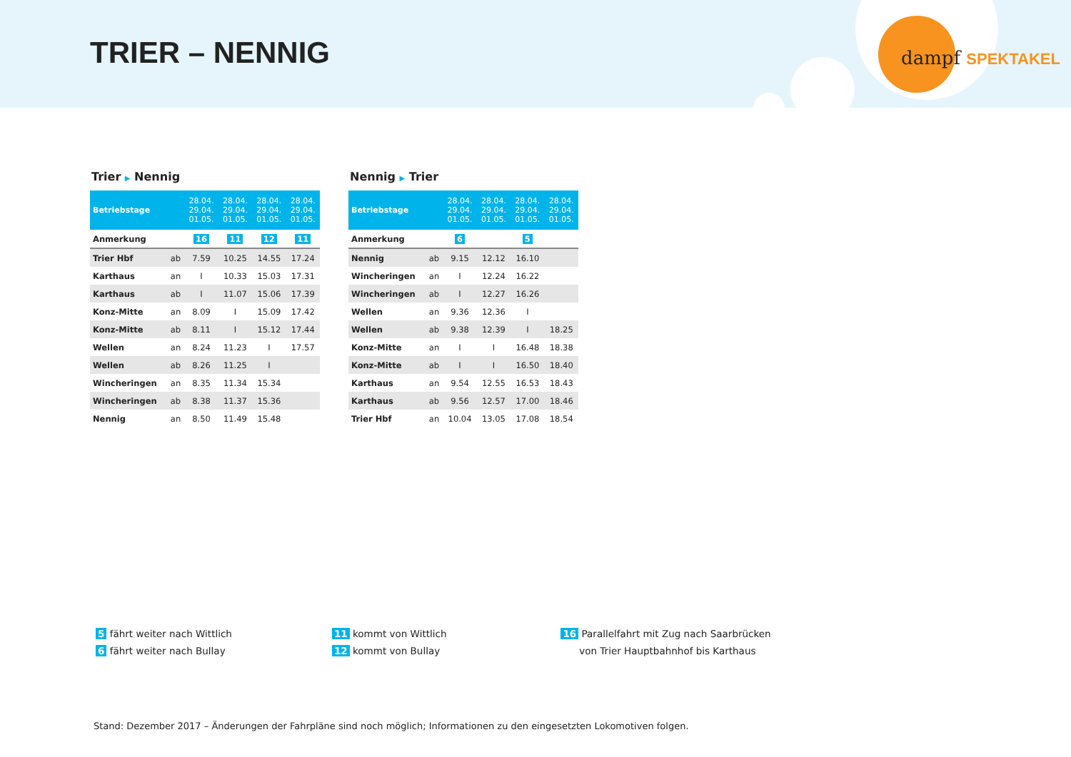TRIER – NENNIG dampf SPEKTAKEL
Trier ▶ Nennig
| Betriebstage | | 28.04. 29.04. 01.05. | 28.04. 29.04. 01.05. | 28.04. 29.04. 01.05. | 28.04. 29.04. 01.05. |
| --- | --- | --- | --- | --- | --- |
| Anmerkung | | 16 | 11 | 12 | 11 |
| Trier Hbf | ab | 7.59 | 10.25 | 14.55 | 17.24 |
| Karthaus | an | I | 10.33 | 15.03 | 17.31 |
| Karthaus | ab | I | 11.07 | 15.06 | 17.39 |
| Konz-Mitte | an | 8.09 | I | 15.09 | 17.42 |
| Konz-Mitte | ab | 8.11 | I | 15.12 | 17.44 |
| Wellen | an | 8.24 | 11.23 | I | 17.57 |
| Wellen | ab | 8.26 | 11.25 | I | |
| Wincheringen | an | 8.35 | 11.34 | 15.34 | |
| Wincheringen | ab | 8.38 | 11.37 | 15.36 | |
| Nennig | an | 8.50 | 11.49 | 15.48 | |
Nennig ▶ Trier
| Betriebstage | | 28.04. 29.04. 01.05. | 28.04. 29.04. 01.05. | 28.04. 29.04. 01.05. | 28.04. 29.04. 01.05. |
| --- | --- | --- | --- | --- | --- |
| Anmerkung | | 6 | | 5 | |
| Nennig | ab | 9.15 | 12.12 | 16.10 | |
| Wincheringen | an | I | 12.24 | 16.22 | |
| Wincheringen | ab | I | 12.27 | 16.26 | |
| Wellen | an | 9.36 | 12.36 | I | |
| Wellen | ab | 9.38 | 12.39 | I | 18.25 |
| Konz-Mitte | an | I | I | 16.48 | 18.38 |
| Konz-Mitte | ab | I | I | 16.50 | 18.40 |
| Karthaus | an | 9.54 | 12.55 | 16.53 | 18.43 |
| Karthaus | ab | 9.56 | 12.57 | 17.00 | 18.46 |
| Trier Hbf | an | 10.04 | 13.05 | 17.08 | 18.54 |
5 fährt weiter nach Wittlich
6 fährt weiter nach Bullay
11 kommt von Wittlich
12 kommt von Bullay
16 Parallelfahrt mit Zug nach Saarbrücken
von Trier Hauptbahnhof bis Karthaus
Stand: Dezember 2017 – Änderungen der Fahrpläne sind noch möglich; Informationen zu den eingesetzten Lokomotiven folgen.